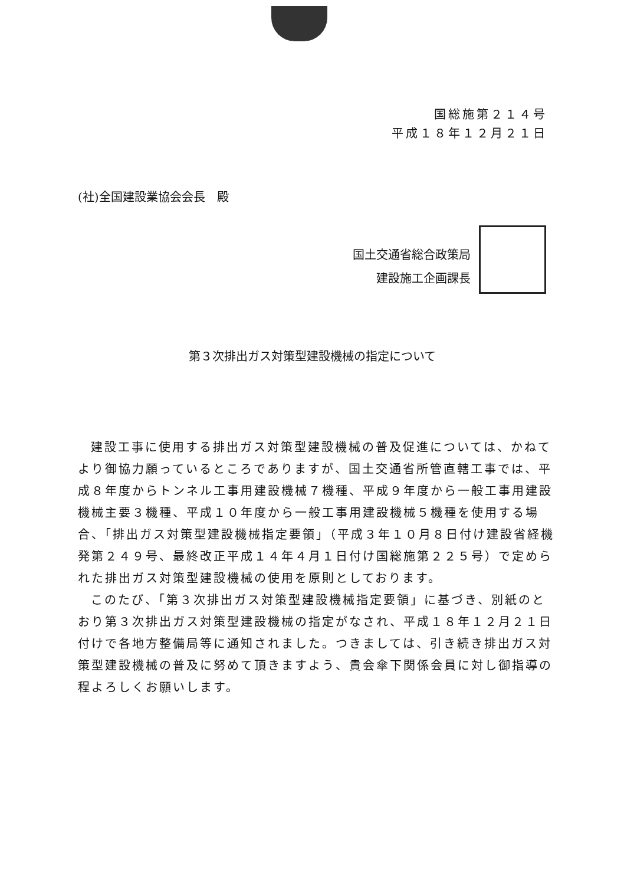国総施第２１４号
平成１８年１２月２１日
(社)全国建設業協会会長　殿
国土交通省総合政策局
建設施工企画課長
第３次排出ガス対策型建設機械の指定について
建設工事に使用する排出ガス対策型建設機械の普及促進については、かねてより御協力願っているところでありますが、国土交通省所管直轄工事では、平成８年度からトンネル工事用建設機械７機種、平成９年度から一般工事用建設機械主要３機種、平成１０年度から一般工事用建設機械５機種を使用する場合、「排出ガス対策型建設機械指定要領」（平成３年１０月８日付け建設省経機発第２４９号、最終改正平成１４年４月１日付け国総施第２２５号）で定められた排出ガス対策型建設機械の使用を原則としております。
このたび、「第３次排出ガス対策型建設機械指定要領」に基づき、別紙のとおり第３次排出ガス対策型建設機械の指定がなされ、平成１８年１２月２１日付けで各地方整備局等に通知されました。つきましては、引き続き排出ガス対策型建設機械の普及に努めて頂きますよう、貴会傘下関係会員に対し御指導の程よろしくお願いします。